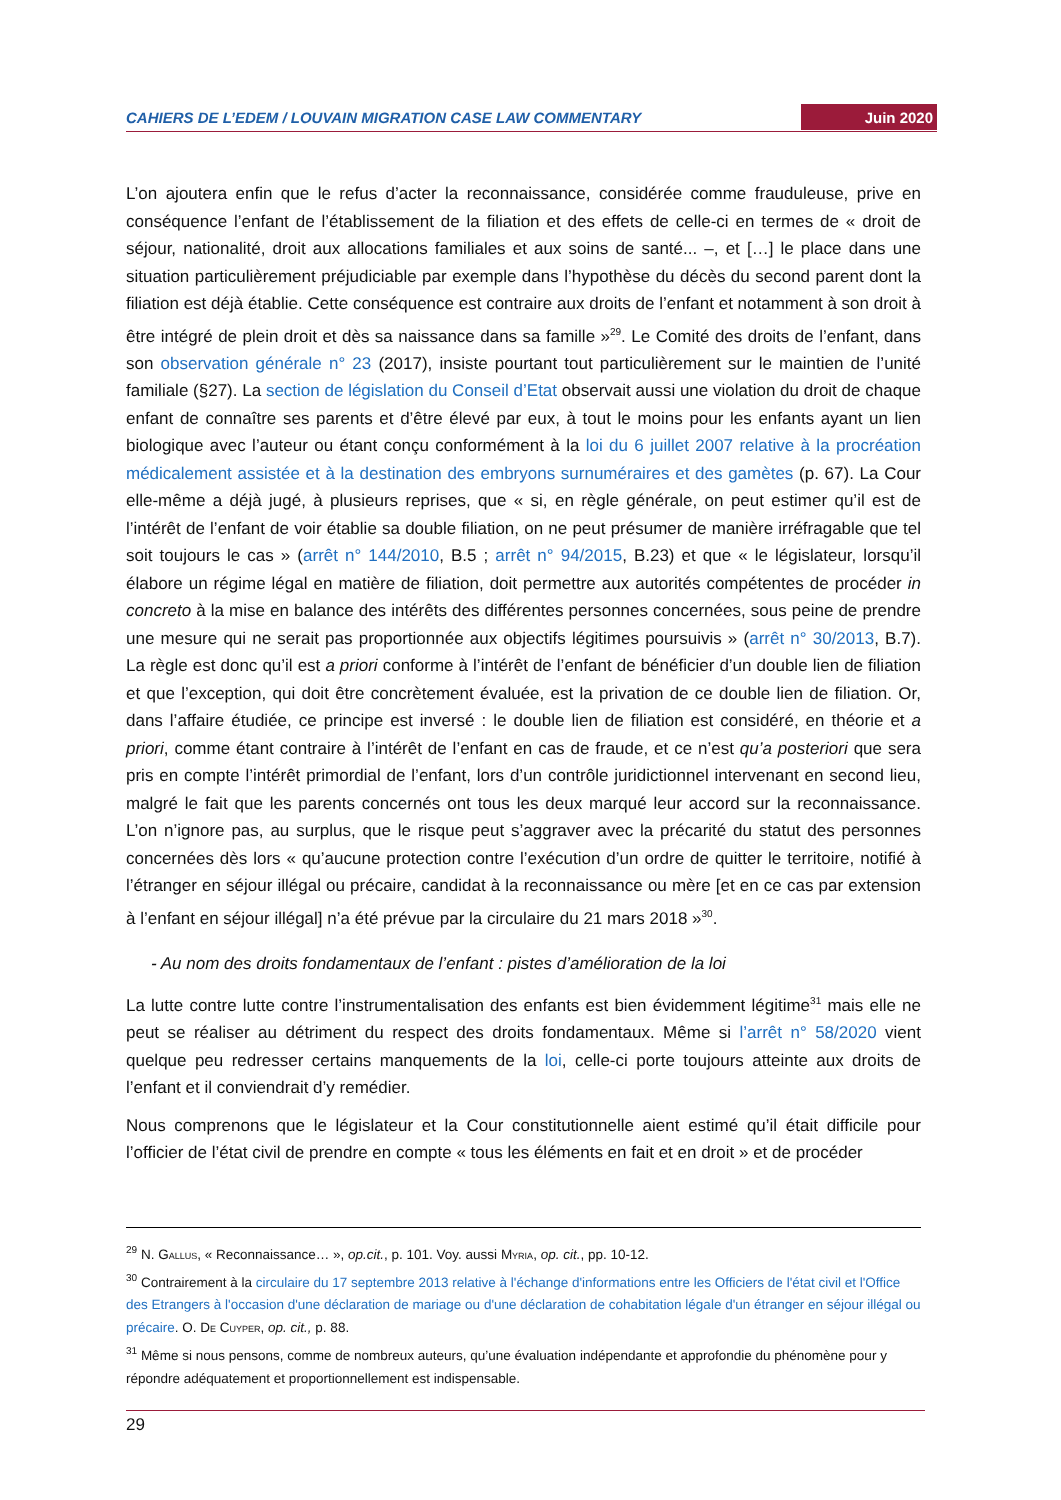CAHIERS DE L’EDEM / LOUVAIN MIGRATION CASE LAW COMMENTARY Juin 2020
L’on ajoutera enfin que le refus d’acter la reconnaissance, considérée comme frauduleuse, prive en conséquence l’enfant de l’établissement de la filiation et des effets de celle-ci en termes de « droit de séjour, nationalité, droit aux allocations familiales et aux soins de santé... –, et […] le place dans une situation particulièrement préjudiciable par exemple dans l’hypothèse du décès du second parent dont la filiation est déjà établie. Cette conséquence est contraire aux droits de l’enfant et notamment à son droit à être intégré de plein droit et dès sa naissance dans sa famille »<sup>29</sup>. Le Comité des droits de l’enfant, dans son observation générale n° 23 (2017), insiste pourtant tout particulièrement sur le maintien de l’unité familiale (§27). La section de législation du Conseil d’Etat observait aussi une violation du droit de chaque enfant de connaître ses parents et d’être élevé par eux, à tout le moins pour les enfants ayant un lien biologique avec l’auteur ou étant conçu conformément à la loi du 6 juillet 2007 relative à la procréation médicalement assistée et à la destination des embryons surnuméraires et des gamètes (p. 67). La Cour elle-même a déjà jugé, à plusieurs reprises, que « si, en règle générale, on peut estimer qu’il est de l’intérêt de l’enfant de voir établie sa double filiation, on ne peut présumer de manière irréfragable que tel soit toujours le cas » (arrêt n° 144/2010, B.5 ; arrêt n° 94/2015, B.23) et que « le législateur, lorsqu’il élabore un régime légal en matière de filiation, doit permettre aux autorités compétentes de procéder in concreto à la mise en balance des intérêts des différentes personnes concernées, sous peine de prendre une mesure qui ne serait pas proportionnée aux objectifs légitimes poursuivis » (arrêt n° 30/2013, B.7). La règle est donc qu’il est a priori conforme à l’intérêt de l’enfant de bénéficier d’un double lien de filiation et que l’exception, qui doit être concrètement évaluée, est la privation de ce double lien de filiation. Or, dans l’affaire étudiée, ce principe est inversé : le double lien de filiation est considéré, en théorie et a priori, comme étant contraire à l’intérêt de l’enfant en cas de fraude, et ce n’est qu’a posteriori que sera pris en compte l’intérêt primordial de l’enfant, lors d’un contrôle juridictionnel intervenant en second lieu, malgré le fait que les parents concernés ont tous les deux marqué leur accord sur la reconnaissance. L’on n’ignore pas, au surplus, que le risque peut s’aggraver avec la précarité du statut des personnes concernées dès lors « qu’aucune protection contre l’exécution d’un ordre de quitter le territoire, notifié à l’étranger en séjour illégal ou précaire, candidat à la reconnaissance ou mère [et en ce cas par extension à l’enfant en séjour illégal] n’a été prévue par la circulaire du 21 mars 2018 »<sup>30</sup>.
- Au nom des droits fondamentaux de l’enfant : pistes d’amélioration de la loi
La lutte contre lutte contre l’instrumentalisation des enfants est bien évidemment légitime<sup>31</sup> mais elle ne peut se réaliser au détriment du respect des droits fondamentaux. Même si l’arrêt n° 58/2020 vient quelque peu redresser certains manquements de la loi, celle-ci porte toujours atteinte aux droits de l’enfant et il conviendrait d’y remédier.
Nous comprenons que le législateur et la Cour constitutionnelle aient estimé qu’il était difficile pour l’officier de l’état civil de prendre en compte « tous les éléments en fait et en droit » et de procéder
<sup>29</sup> N. Gallus, « Reconnaissance… », op.cit., p. 101. Voy. aussi Myria, op. cit., pp. 10-12.
<sup>30</sup> Contrairement à la circulaire du 17 septembre 2013 relative à l'échange d'informations entre les Officiers de l'état civil et l'Office des Etrangers à l'occasion d'une déclaration de mariage ou d'une déclaration de cohabitation légale d'un étranger en séjour illégal ou précaire. O. De Cuyper, op. cit., p. 88.
<sup>31</sup> Même si nous pensons, comme de nombreux auteurs, qu’une évaluation indépendante et approfondie du phénomène pour y répondre adéquatement et proportionnellement est indispensable.
29